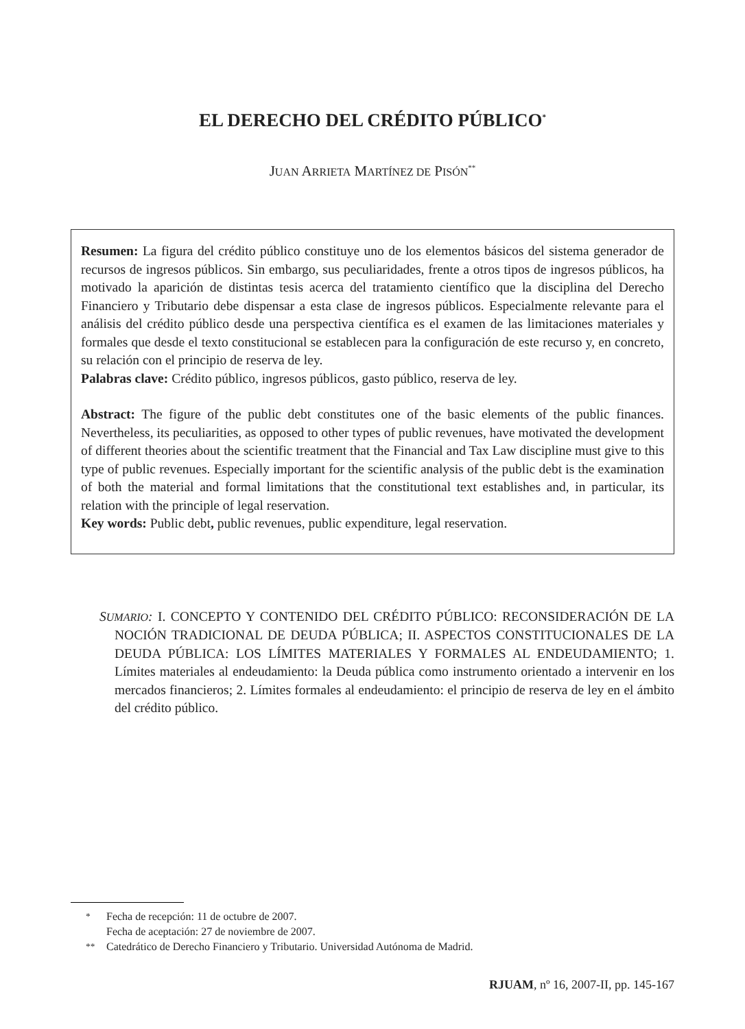EL DERECHO DEL CRÉDITO PÚBLICO<sup>*</sup>
JUAN ARRIETA MARTÍNEZ DE PISÓN<sup>**</sup>
Resumen: La figura del crédito público constituye uno de los elementos básicos del sistema generador de recursos de ingresos públicos. Sin embargo, sus peculiaridades, frente a otros tipos de ingresos públicos, ha motivado la aparición de distintas tesis acerca del tratamiento científico que la disciplina del Derecho Financiero y Tributario debe dispensar a esta clase de ingresos públicos. Especialmente relevante para el análisis del crédito público desde una perspectiva científica es el examen de las limitaciones materiales y formales que desde el texto constitucional se establecen para la configuración de este recurso y, en concreto, su relación con el principio de reserva de ley.
Palabras clave: Crédito público, ingresos públicos, gasto público, reserva de ley.
Abstract: The figure of the public debt constitutes one of the basic elements of the public finances. Nevertheless, its peculiarities, as opposed to other types of public revenues, have motivated the development of different theories about the scientific treatment that the Financial and Tax Law discipline must give to this type of public revenues. Especially important for the scientific analysis of the public debt is the examination of both the material and formal limitations that the constitutional text establishes and, in particular, its relation with the principle of legal reservation.
Key words: Public debt, public revenues, public expenditure, legal reservation.
SUMARIO: I. CONCEPTO Y CONTENIDO DEL CRÉDITO PÚBLICO: RECONSIDERACIÓN DE LA NOCIÓN TRADICIONAL DE DEUDA PÚBLICA; II. ASPECTOS CONSTITUCIONALES DE LA DEUDA PÚBLICA: LOS LÍMITES MATERIALES Y FORMALES AL ENDEUDAMIENTO; 1. Límites materiales al endeudamiento: la Deuda pública como instrumento orientado a intervenir en los mercados financieros; 2. Límites formales al endeudamiento: el principio de reserva de ley en el ámbito del crédito público.
<sup>*</sup> Fecha de recepción: 11 de octubre de 2007.
Fecha de aceptación: 27 de noviembre de 2007.
<sup>**</sup> Catedrático de Derecho Financiero y Tributario. Universidad Autónoma de Madrid.
RJUAM, nº 16, 2007-II, pp. 145-167